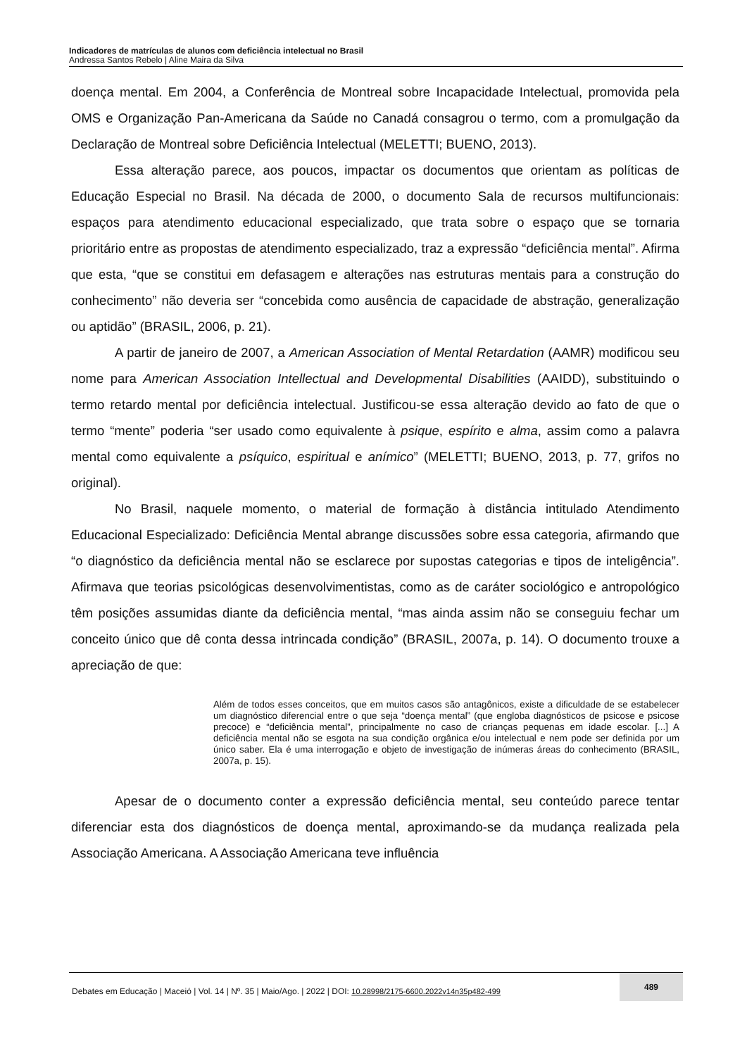Indicadores de matrículas de alunos com deficiência intelectual no Brasil
Andressa Santos Rebelo | Aline Maira da Silva
doença mental. Em 2004, a Conferência de Montreal sobre Incapacidade Intelectual, promovida pela OMS e Organização Pan-Americana da Saúde no Canadá consagrou o termo, com a promulgação da Declaração de Montreal sobre Deficiência Intelectual (MELETTI; BUENO, 2013).
Essa alteração parece, aos poucos, impactar os documentos que orientam as políticas de Educação Especial no Brasil. Na década de 2000, o documento Sala de recursos multifuncionais: espaços para atendimento educacional especializado, que trata sobre o espaço que se tornaria prioritário entre as propostas de atendimento especializado, traz a expressão “deficiência mental”. Afirma que esta, “que se constitui em defasagem e alterações nas estruturas mentais para a construção do conhecimento” não deveria ser “concebida como ausência de capacidade de abstração, generalização ou aptidão” (BRASIL, 2006, p. 21).
A partir de janeiro de 2007, a American Association of Mental Retardation (AAMR) modificou seu nome para American Association Intellectual and Developmental Disabilities (AAIDD), substituindo o termo retardo mental por deficiência intelectual. Justificou-se essa alteração devido ao fato de que o termo “mente” poderia “ser usado como equivalente à psique, espírito e alma, assim como a palavra mental como equivalente a psíquico, espiritual e anímico” (MELETTI; BUENO, 2013, p. 77, grifos no original).
No Brasil, naquele momento, o material de formação à distância intitulado Atendimento Educacional Especializado: Deficiência Mental abrange discussões sobre essa categoria, afirmando que “o diagnóstico da deficiência mental não se esclarece por supostas categorias e tipos de inteligência”. Afirmava que teorias psicológicas desenvolvimentistas, como as de caráter sociológico e antropológico têm posições assumidas diante da deficiência mental, “mas ainda assim não se conseguiu fechar um conceito único que dê conta dessa intrincada condição” (BRASIL, 2007a, p. 14). O documento trouxe a apreciação de que:
Além de todos esses conceitos, que em muitos casos são antagônicos, existe a dificuldade de se estabelecer um diagnóstico diferencial entre o que seja “doença mental” (que engloba diagnósticos de psicose e psicose precoce) e “deficiência mental”, principalmente no caso de crianças pequenas em idade escolar. [...] A deficiência mental não se esgota na sua condição orgânica e/ou intelectual e nem pode ser definida por um único saber. Ela é uma interrogação e objeto de investigação de inúmeras áreas do conhecimento (BRASIL, 2007a, p. 15).
Apesar de o documento conter a expressão deficiência mental, seu conteúdo parece tentar diferenciar esta dos diagnósticos de doença mental, aproximando-se da mudança realizada pela Associação Americana. A Associação Americana teve influência
Debates em Educação | Maceió | Vol. 14 | Nº. 35 | Maio/Ago. | 2022 | DOI: 10.28998/2175-6600.2022v14n35p482-499 489